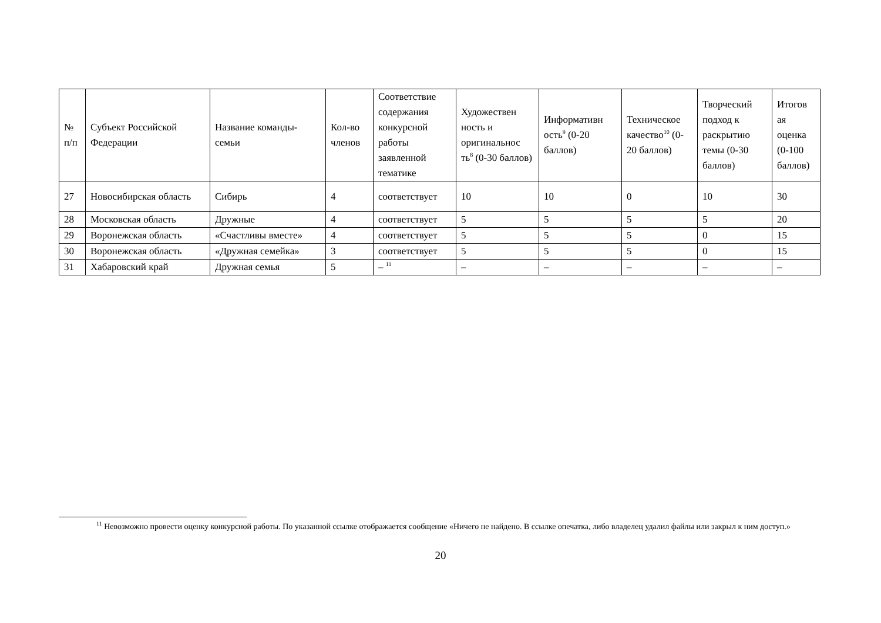| № п/п | Субъект Российской Федерации | Название команды-семьи | Кол-во членов | Соответствие содержания конкурсной работы заявленной тематике | Художествен ность и оригинальнос ть<sup>8</sup> (0-30 баллов) | Информативн ость<sup>9</sup> (0-20 баллов) | Техническое качество<sup>10</sup> (0-20 баллов) | Творческий подход к раскрытию темы (0-30 баллов) | Итогов ая оценка (0-100 баллов) |
| --- | --- | --- | --- | --- | --- | --- | --- | --- | --- |
| 27 | Новосибирская область | Сибирь | 4 | соответствует | 10 | 10 | 0 | 10 | 30 |
| 28 | Московская область | Дружные | 4 | соответствует | 5 | 5 | 5 | 5 | 20 |
| 29 | Воронежская область | «Счастливы вместе» | 4 | соответствует | 5 | 5 | 5 | 0 | 15 |
| 30 | Воронежская область | «Дружная семейка» | 3 | соответствует | 5 | 5 | 5 | 0 | 15 |
| 31 | Хабаровский край | Дружная семья | 5 | – <sup>11</sup> | – | – | – | – | – |
<sup>11</sup> Невозможно провести оценку конкурсной работы. По указанной ссылке отображается сообщение «Ничего не найдено. В ссылке опечатка, либо владелец удалил файлы или закрыл к ним доступ.»
20